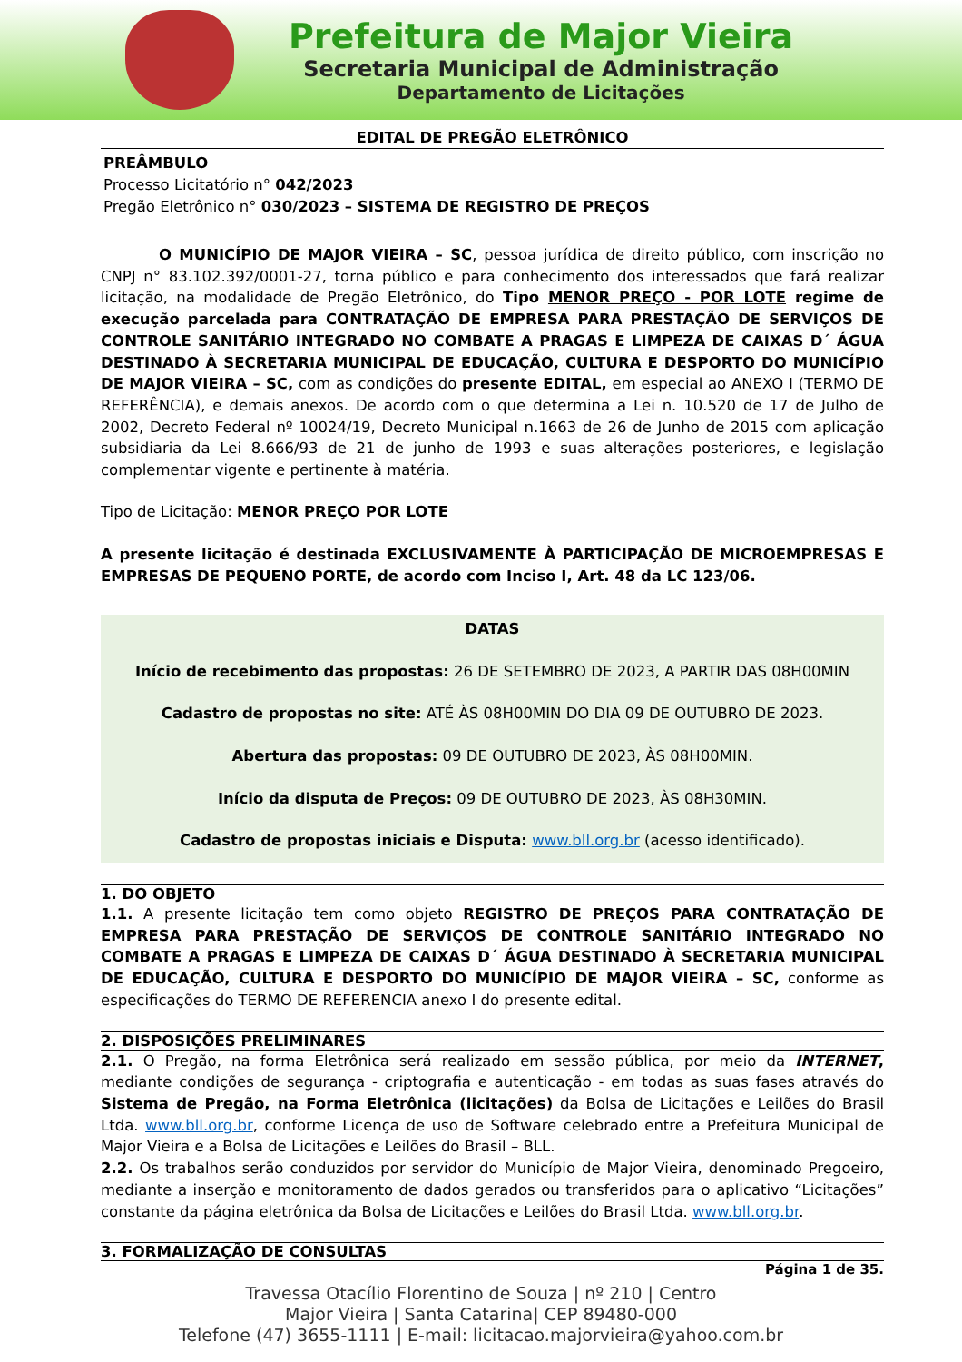Prefeitura de Major Vieira
Secretaria Municipal de Administração
Departamento de Licitações
EDITAL DE PREGÃO ELETRÔNICO
PREÂMBULO
Processo Licitatório n° 042/2023
Pregão Eletrônico n° 030/2023 – SISTEMA DE REGISTRO DE PREÇOS
O MUNICÍPIO DE MAJOR VIEIRA – SC, pessoa jurídica de direito público, com inscrição no CNPJ n° 83.102.392/0001-27, torna público e para conhecimento dos interessados que fará realizar licitação, na modalidade de Pregão Eletrônico, do Tipo MENOR PREÇO - POR LOTE regime de execução parcelada para CONTRATAÇÃO DE EMPRESA PARA PRESTAÇÃO DE SERVIÇOS DE CONTROLE SANITÁRIO INTEGRADO NO COMBATE A PRAGAS E LIMPEZA DE CAIXAS D´ ÁGUA DESTINADO À SECRETARIA MUNICIPAL DE EDUCAÇÃO, CULTURA E DESPORTO DO MUNICÍPIO DE MAJOR VIEIRA – SC, com as condições do presente EDITAL, em especial ao ANEXO I (TERMO DE REFERÊNCIA), e demais anexos. De acordo com o que determina a Lei n. 10.520 de 17 de Julho de 2002, Decreto Federal nº 10024/19, Decreto Municipal n.1663 de 26 de Junho de 2015 com aplicação subsidiaria da Lei 8.666/93 de 21 de junho de 1993 e suas alterações posteriores, e legislação complementar vigente e pertinente à matéria.
Tipo de Licitação: MENOR PREÇO POR LOTE
A presente licitação é destinada EXCLUSIVAMENTE À PARTICIPAÇÃO DE MICROEMPRESAS E EMPRESAS DE PEQUENO PORTE, de acordo com Inciso I, Art. 48 da LC 123/06.
DATAS
Início de recebimento das propostas: 26 DE SETEMBRO DE 2023, A PARTIR DAS 08H00MIN
Cadastro de propostas no site: ATÉ ÀS 08H00MIN DO DIA 09 DE OUTUBRO DE 2023.
Abertura das propostas: 09 DE OUTUBRO DE 2023, ÀS 08H00MIN.
Início da disputa de Preços: 09 DE OUTUBRO DE 2023, ÀS 08H30MIN.
Cadastro de propostas iniciais e Disputa: www.bll.org.br (acesso identificado).
1. DO OBJETO
1.1. A presente licitação tem como objeto REGISTRO DE PREÇOS PARA CONTRATAÇÃO DE EMPRESA PARA PRESTAÇÃO DE SERVIÇOS DE CONTROLE SANITÁRIO INTEGRADO NO COMBATE A PRAGAS E LIMPEZA DE CAIXAS D´ ÁGUA DESTINADO À SECRETARIA MUNICIPAL DE EDUCAÇÃO, CULTURA E DESPORTO DO MUNICÍPIO DE MAJOR VIEIRA – SC, conforme as especificações do TERMO DE REFERENCIA anexo I do presente edital.
2. DISPOSIÇÕES PRELIMINARES
2.1. O Pregão, na forma Eletrônica será realizado em sessão pública, por meio da INTERNET, mediante condições de segurança - criptografia e autenticação - em todas as suas fases através do Sistema de Pregão, na Forma Eletrônica (licitações) da Bolsa de Licitações e Leilões do Brasil Ltda. www.bll.org.br, conforme Licença de uso de Software celebrado entre a Prefeitura Municipal de Major Vieira e a Bolsa de Licitações e Leilões do Brasil – BLL.
2.2. Os trabalhos serão conduzidos por servidor do Município de Major Vieira, denominado Pregoeiro, mediante a inserção e monitoramento de dados gerados ou transferidos para o aplicativo “Licitações” constante da página eletrônica da Bolsa de Licitações e Leilões do Brasil Ltda. www.bll.org.br.
3. FORMALIZAÇÃO DE CONSULTAS
Página 1 de 35.
Travessa Otacílio Florentino de Souza | nº 210 | Centro
Major Vieira | Santa Catarina| CEP 89480-000
Telefone (47) 3655-1111 | E-mail: licitacao.majorvieira@yahoo.com.br